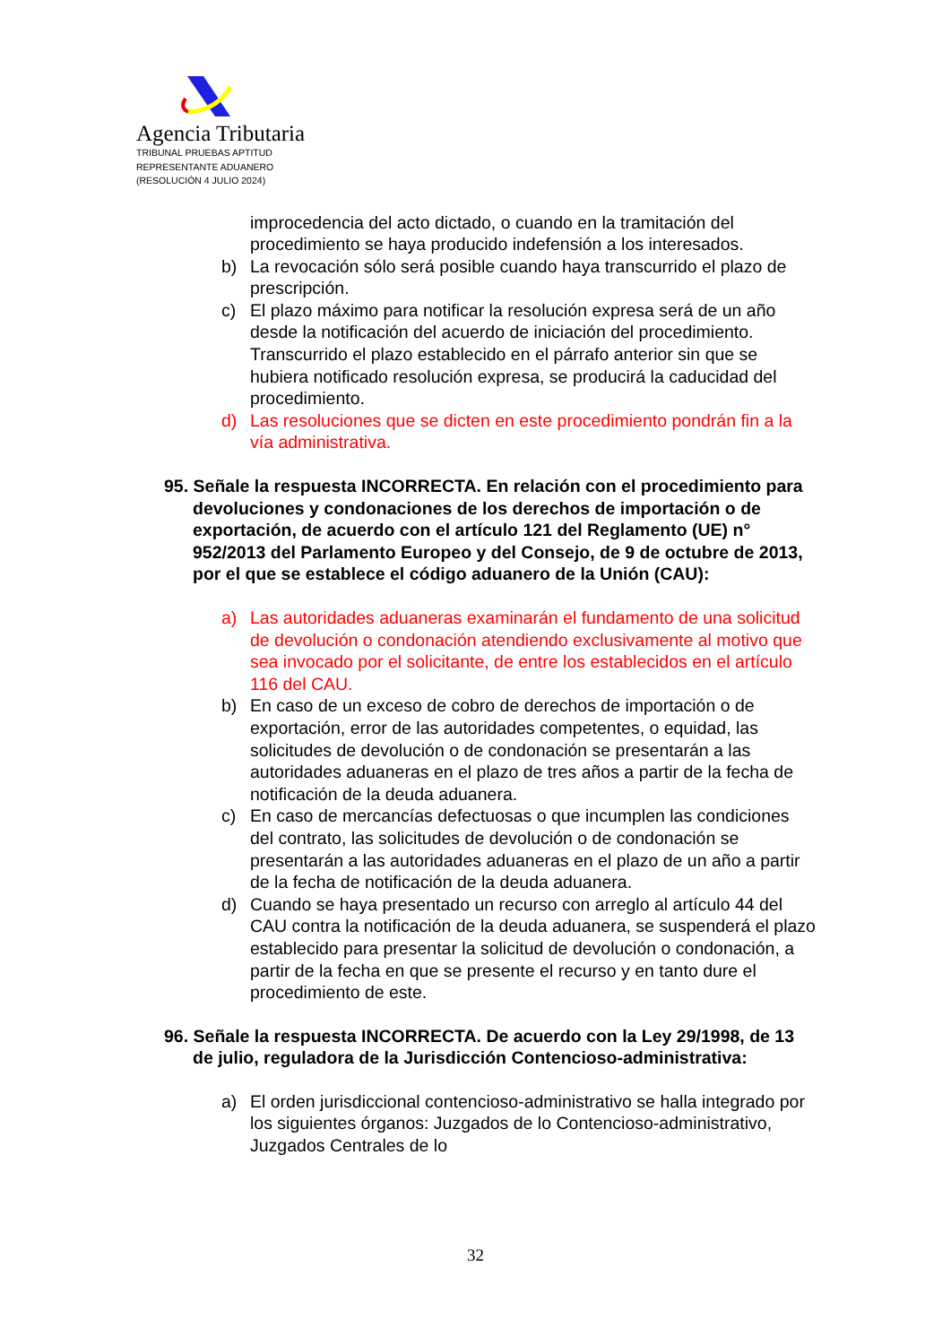Agencia Tributaria
TRIBUNAL PRUEBAS APTITUD
REPRESENTANTE ADUANERO
(RESOLUCIÓN 4 JULIO 2024)
improcedencia del acto dictado, o cuando en la tramitación del procedimiento se haya producido indefensión a los interesados.
b) La revocación sólo será posible cuando haya transcurrido el plazo de prescripción.
c) El plazo máximo para notificar la resolución expresa será de un año desde la notificación del acuerdo de iniciación del procedimiento. Transcurrido el plazo establecido en el párrafo anterior sin que se hubiera notificado resolución expresa, se producirá la caducidad del procedimiento.
d) Las resoluciones que se dicten en este procedimiento pondrán fin a la vía administrativa.
95. Señale la respuesta INCORRECTA. En relación con el procedimiento para devoluciones y condonaciones de los derechos de importación o de exportación, de acuerdo con el artículo 121 del Reglamento (UE) n° 952/2013 del Parlamento Europeo y del Consejo, de 9 de octubre de 2013, por el que se establece el código aduanero de la Unión (CAU):
a) Las autoridades aduaneras examinarán el fundamento de una solicitud de devolución o condonación atendiendo exclusivamente al motivo que sea invocado por el solicitante, de entre los establecidos en el artículo 116 del CAU.
b) En caso de un exceso de cobro de derechos de importación o de exportación, error de las autoridades competentes, o equidad, las solicitudes de devolución o de condonación se presentarán a las autoridades aduaneras en el plazo de tres años a partir de la fecha de notificación de la deuda aduanera.
c) En caso de mercancías defectuosas o que incumplen las condiciones del contrato, las solicitudes de devolución o de condonación se presentarán a las autoridades aduaneras en el plazo de un año a partir de la fecha de notificación de la deuda aduanera.
d) Cuando se haya presentado un recurso con arreglo al artículo 44 del CAU contra la notificación de la deuda aduanera, se suspenderá el plazo establecido para presentar la solicitud de devolución o condonación, a partir de la fecha en que se presente el recurso y en tanto dure el procedimiento de este.
96. Señale la respuesta INCORRECTA. De acuerdo con la Ley 29/1998, de 13 de julio, reguladora de la Jurisdicción Contencioso-administrativa:
a) El orden jurisdiccional contencioso-administrativo se halla integrado por los siguientes órganos: Juzgados de lo Contencioso-administrativo, Juzgados Centrales de lo
32